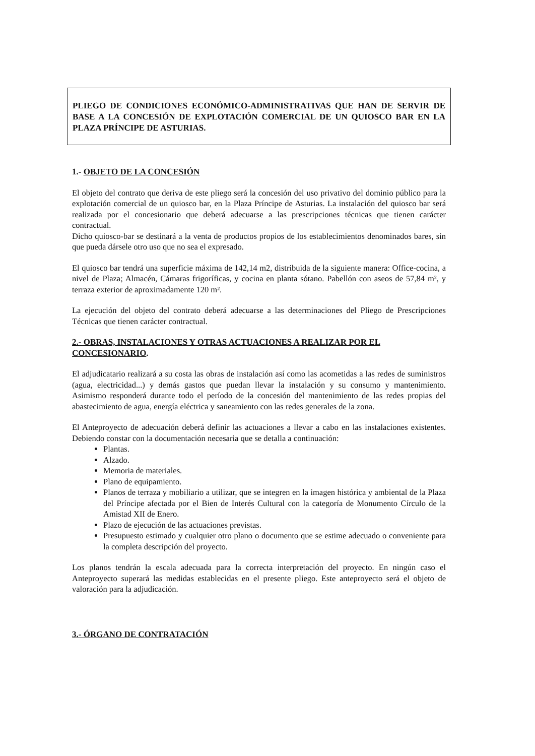PLIEGO DE CONDICIONES ECONÓMICO-ADMINISTRATIVAS QUE HAN DE SERVIR DE BASE A LA CONCESIÓN DE EXPLOTACIÓN COMERCIAL DE UN QUIOSCO BAR EN LA PLAZA PRÍNCIPE DE ASTURIAS.
1.- OBJETO DE LA CONCESIÓN
El objeto del contrato que deriva de este pliego será la concesión del uso privativo del dominio público para la explotación comercial de un quiosco bar, en la Plaza Príncipe de Asturias. La instalación del quiosco bar será realizada por el concesionario que deberá adecuarse a las prescripciones técnicas que tienen carácter contractual.
Dicho quiosco-bar se destinará a la venta de productos propios de los establecimientos denominados bares, sin que pueda dársele otro uso que no sea el expresado.
El quiosco bar tendrá una superficie máxima de 142,14 m2, distribuida de la siguiente manera: Office-cocina, a nivel de Plaza; Almacén, Cámaras frigoríficas, y cocina en planta sótano. Pabellón con aseos de 57,84 m², y terraza exterior de aproximadamente 120 m².
La ejecución del objeto del contrato deberá adecuarse a las determinaciones del Pliego de Prescripciones Técnicas que tienen carácter contractual.
2.- OBRAS, INSTALACIONES Y OTRAS ACTUACIONES A REALIZAR POR EL CONCESIONARIO.
El adjudicatario realizará a su costa las obras de instalación así como las acometidas a las redes de suministros (agua, electricidad...) y demás gastos que puedan llevar la instalación y su consumo y mantenimiento. Asimismo responderá durante todo el período de la concesión del mantenimiento de las redes propias del abastecimiento de agua, energía eléctrica y saneamiento con las redes generales de la zona.
El Anteproyecto de adecuación deberá definir las actuaciones a llevar a cabo en las instalaciones existentes. Debiendo constar con la documentación necesaria que se detalla a continuación:
Plantas.
Alzado.
Memoria de materiales.
Plano de equipamiento.
Planos de terraza y mobiliario a utilizar, que se integren en la imagen histórica y ambiental de la Plaza del Príncipe afectada por el Bien de Interés Cultural con la categoría de Monumento Círculo de la Amistad XII de Enero.
Plazo de ejecución de las actuaciones previstas.
Presupuesto estimado y cualquier otro plano o documento que se estime adecuado o conveniente para la completa descripción del proyecto.
Los planos tendrán la escala adecuada para la correcta interpretación del proyecto. En ningún caso el Anteproyecto superará las medidas establecidas en el presente pliego. Este anteproyecto será el objeto de valoración para la adjudicación.
3.- ÓRGANO DE CONTRATACIÓN